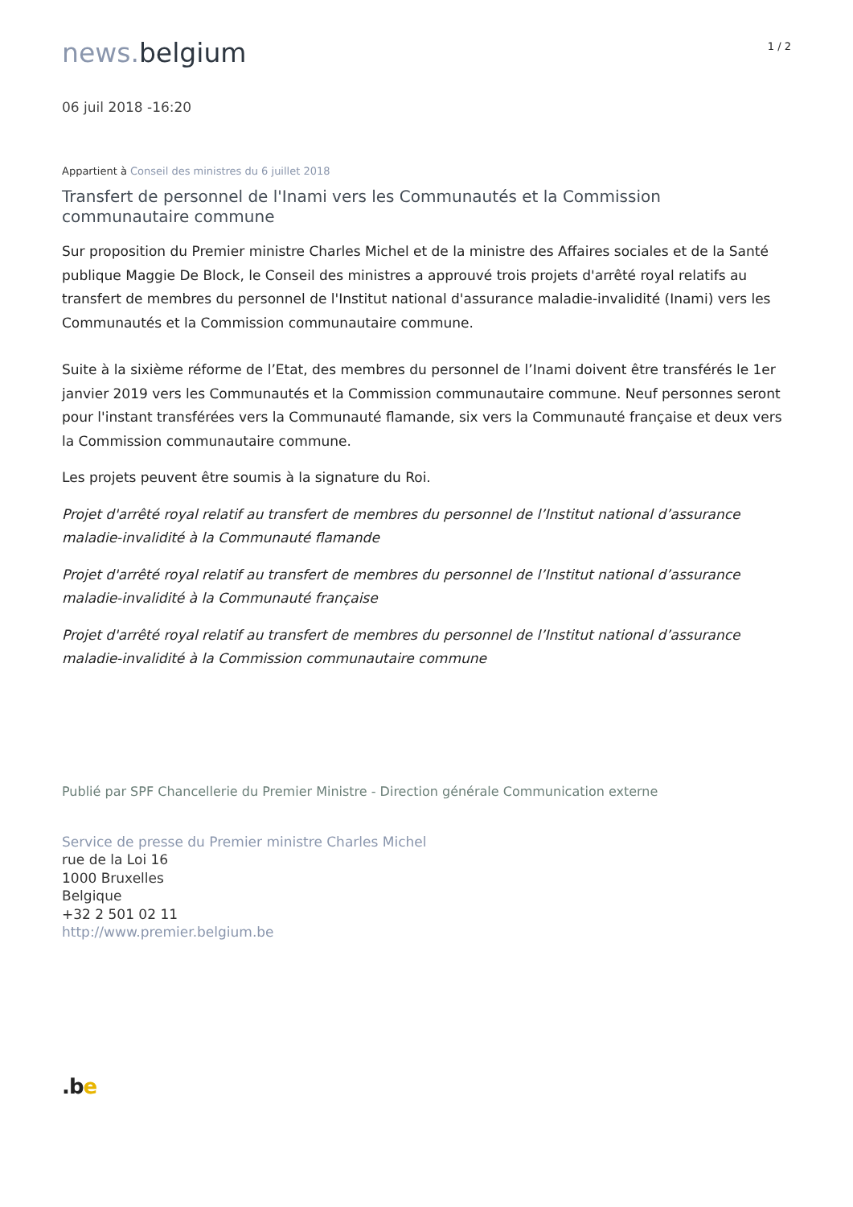news. belgium
1 / 2
06 juil 2018 -16:20
Appartient à Conseil des ministres du 6 juillet 2018
Transfert de personnel de l'Inami vers les Communautés et la Commission communautaire commune
Sur proposition du Premier ministre Charles Michel et de la ministre des Affaires sociales et de la Santé publique Maggie De Block, le Conseil des ministres a approuvé trois projets d'arrêté royal relatifs au transfert de membres du personnel de l'Institut national d'assurance maladie-invalidité (Inami) vers les Communautés et la Commission communautaire commune.
Suite à la sixième réforme de l’Etat, des membres du personnel de l’Inami doivent être transférés le 1er janvier 2019 vers les Communautés et la Commission communautaire commune. Neuf personnes seront pour l'instant transférées vers la Communauté flamande, six vers la Communauté française et deux vers la Commission communautaire commune.
Les projets peuvent être soumis à la signature du Roi.
Projet d'arrêté royal relatif au transfert de membres du personnel de l’Institut national d’assurance maladie-invalidité à la Communauté flamande
Projet d'arrêté royal relatif au transfert de membres du personnel de l’Institut national d’assurance maladie-invalidité à la Communauté française
Projet d'arrêté royal relatif au transfert de membres du personnel de l’Institut national d’assurance maladie-invalidité à la Commission communautaire commune
Publié par SPF Chancellerie du Premier Ministre - Direction générale Communication externe
Service de presse du Premier ministre Charles Michel
rue de la Loi 16
1000 Bruxelles
Belgique
+32 2 501 02 11
http://www.premier.belgium.be
.be